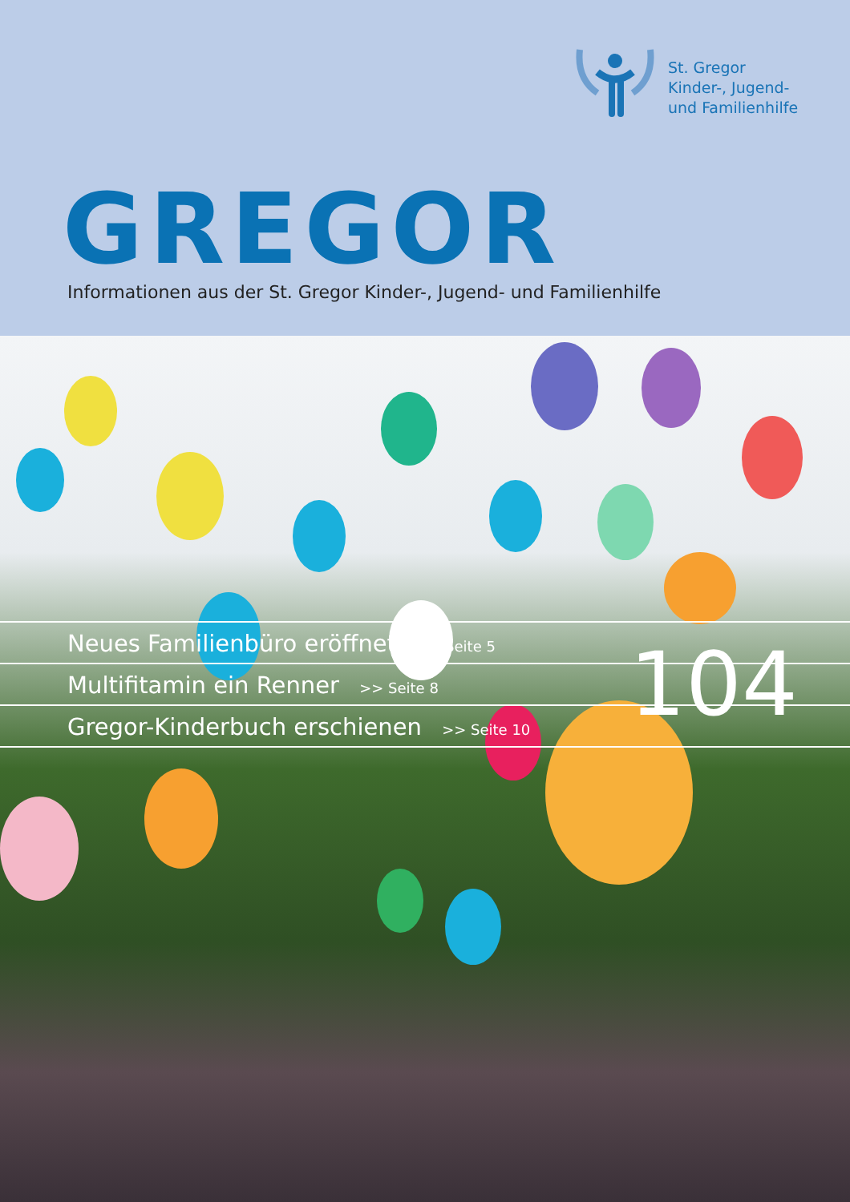St. Gregor
Kinder-, Jugend-
und Familienhilfe
GREGOR
Informationen aus der St. Gregor Kinder-, Jugend- und Familienhilfe
Neues Familienbüro eröffnet >> Seite 5
Multifitamin ein Renner >> Seite 8
Gregor-Kinderbuch erschienen >> Seite 10
104